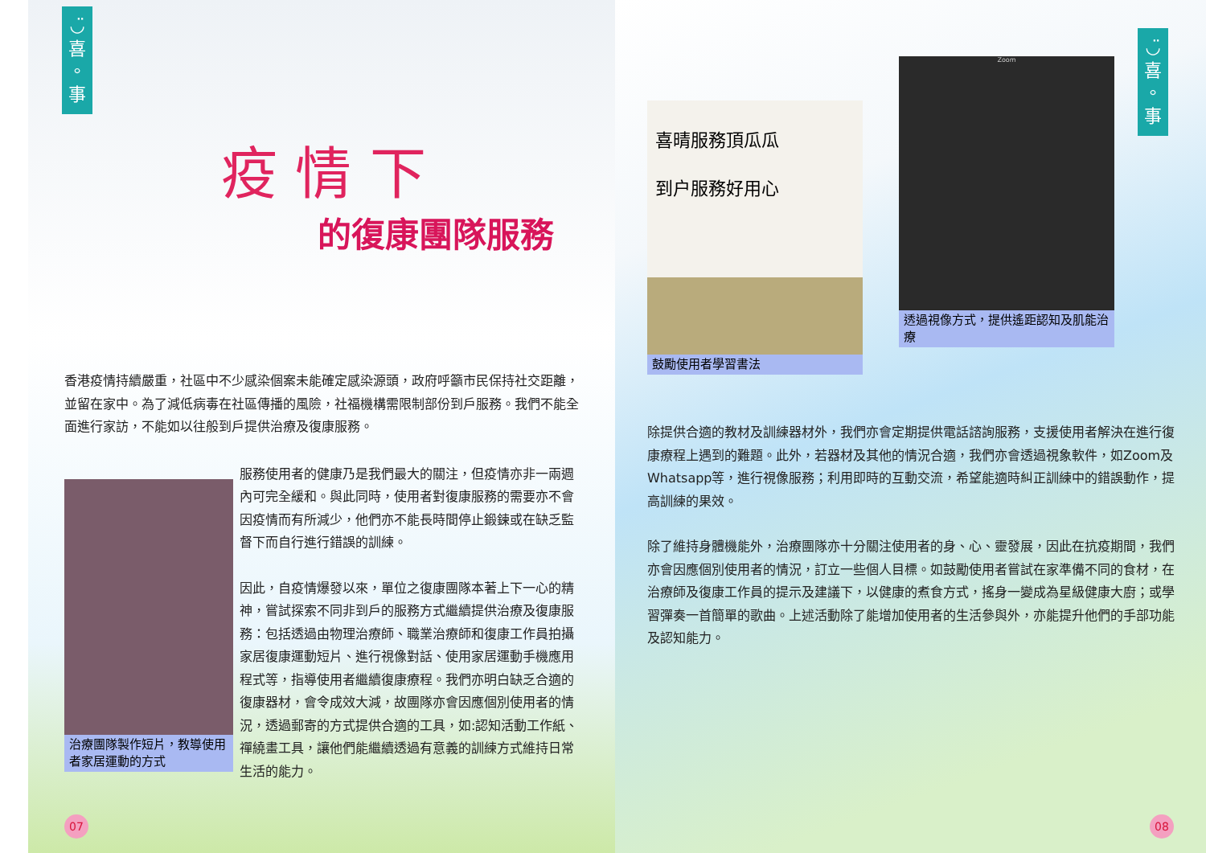◡̈
喜
。
事
疫 情 下
的復康團隊服務
香港疫情持續嚴重，社區中不少感染個案未能確定感染源頭，政府呼籲市民保持社交距離，並留在家中。為了減低病毒在社區傳播的風險，社福機構需限制部份到戶服務。我們不能全面進行家訪，不能如以往般到戶提供治療及復康服務。
治療團隊製作短片，教導使用者家居運動的方式
服務使用者的健康乃是我們最大的關注，但疫情亦非一兩週內可完全緩和。與此同時，使用者對復康服務的需要亦不會因疫情而有所減少，他們亦不能長時間停止鍛鍊或在缺乏監督下而自行進行錯誤的訓練。
因此，自疫情爆發以來，單位之復康團隊本著上下一心的精神，嘗試探索不同非到戶的服務方式繼續提供治療及復康服務：包括透過由物理治療師、職業治療師和復康工作員拍攝家居復康運動短片、進行視像對話、使用家居運動手機應用程式等，指導使用者繼續復康療程。我們亦明白缺乏合適的復康器材，會令成效大減，故團隊亦會因應個別使用者的情況，透過郵寄的方式提供合適的工具，如:認知活動工作紙、禪繞畫工具，讓他們能繼續透過有意義的訓練方式維持日常生活的能力。
07
◡̈
喜
。
事
喜晴服務頂瓜瓜
到户服務好用心
鼓勵使用者學習書法
Zoom
透過視像方式，提供遙距認知及肌能治療
除提供合適的教材及訓練器材外，我們亦會定期提供電話諮詢服務，支援使用者解決在進行復康療程上遇到的難題。此外，若器材及其他的情況合適，我們亦會透過視象軟件，如Zoom及 Whatsapp等，進行視像服務；利用即時的互動交流，希望能適時糾正訓練中的錯誤動作，提高訓練的果效。
除了維持身體機能外，治療團隊亦十分關注使用者的身、心、靈發展，因此在抗疫期間，我們亦會因應個別使用者的情況，訂立一些個人目標。如鼓勵使用者嘗試在家準備不同的食材，在治療師及復康工作員的提示及建議下，以健康的煮食方式，搖身一變成為星級健康大廚；或學習彈奏一首簡單的歌曲。上述活動除了能增加使用者的生活參與外，亦能提升他們的手部功能及認知能力。
08